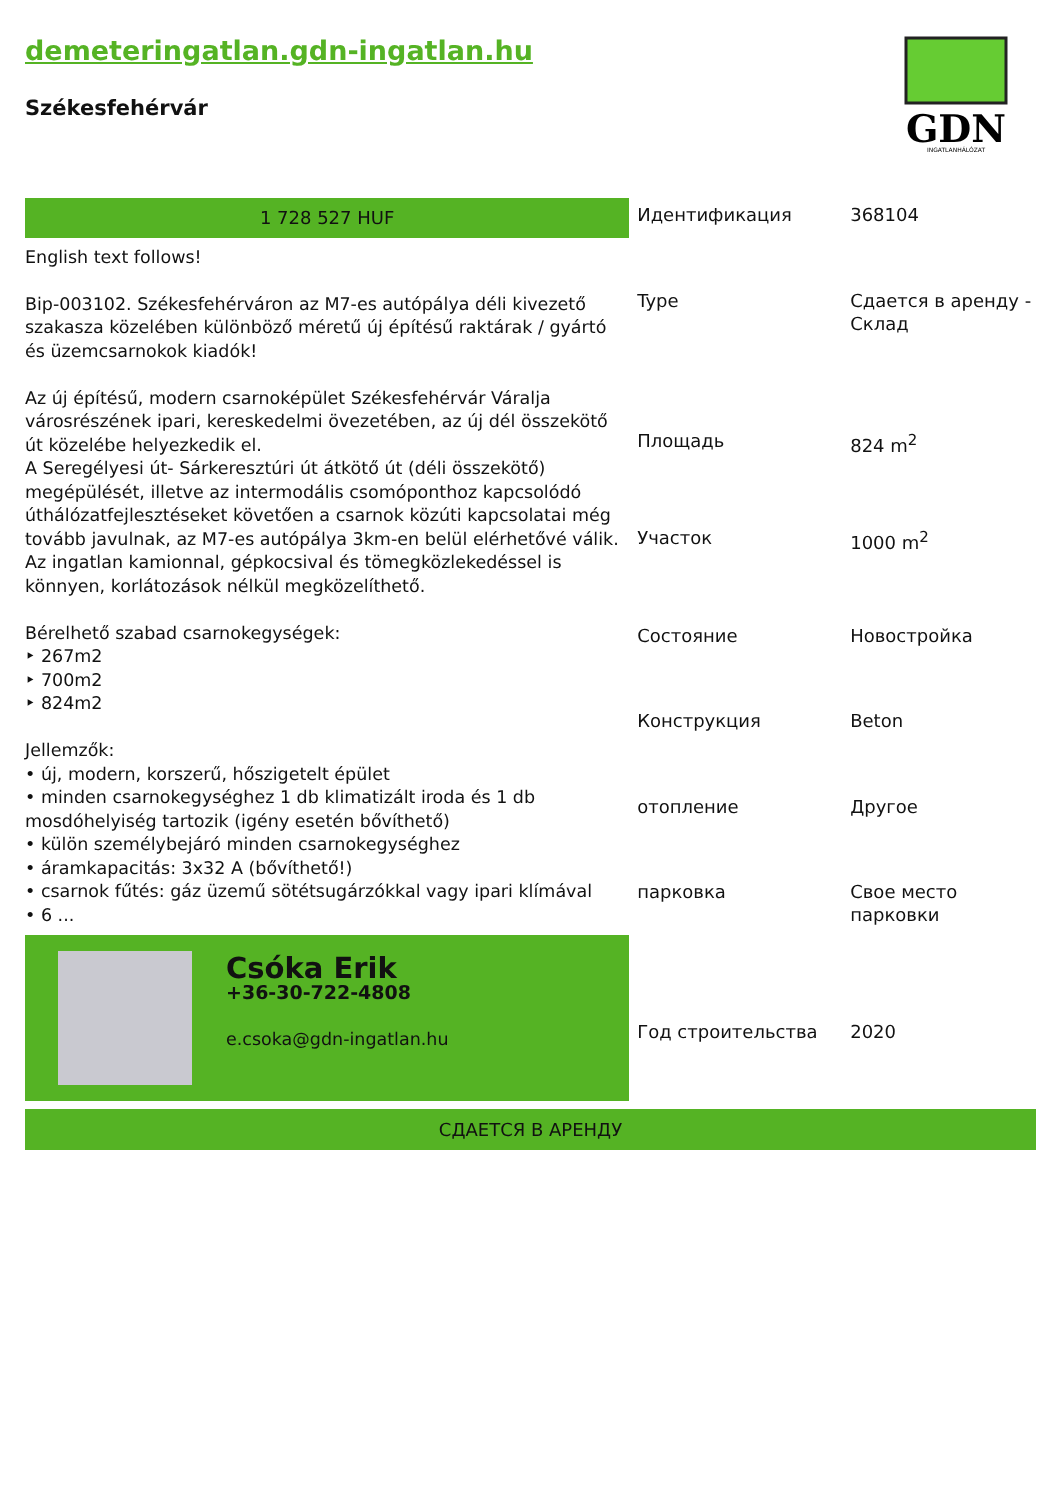demeteringatlan.gdn-ingatlan.hu
Székesfehérvár
GDN
INGATLANHÁLÓZAT
1 728 527 HUF
English text follows!
Bip-003102. Székesfehérváron az M7-es autópálya déli kivezető szakasza közelében különböző méretű új építésű raktárak / gyártó és üzemcsarnokok kiadók!
Az új építésű, modern csarnoképület Székesfehérvár Váralja városrészének ipari, kereskedelmi övezetében, az új dél összekötő út közelébe helyezkedik el.
A Seregélyesi út- Sárkeresztúri út átkötő út (déli összekötő) megépülését, illetve az intermodális csomóponthoz kapcsolódó úthálózatfejlesztéseket követően a csarnok közúti kapcsolatai még tovább javulnak, az M7-es autópálya 3km-en belül elérhetővé válik.
Az ingatlan kamionnal, gépkocsival és tömegközlekedéssel is könnyen, korlátozások nélkül megközelíthető.
Bérelhető szabad csarnokegységek:
‣ 267m2
‣ 700m2
‣ 824m2
Jellemzők:
• új, modern, korszerű, hőszigetelt épület
• minden csarnokegységhez 1 db klimatizált iroda és 1 db mosdóhelyiség tartozik (igény esetén bővíthető)
• külön személybejáró minden csarnokegységhez
• áramkapacitás: 3x32 A (bővíthető!)
• csarnok fűtés: gáz üzemű sötétsugárzókkal vagy ipari klímával
• 6 ...
Csóka Erik
+36-30-722-4808
e.csoka@gdn-ingatlan.hu
| Идентификация | 368104 |
| Type | Сдается в аренду - Склад |
| Площадь | 824 m<sup>2</sup> |
| Участок | 1000 m<sup>2</sup> |
| Состояние | Новостройка |
| Конструкция | Beton |
| отопление | Другое |
| парковка | Свое место парковки |
| Год строительства | 2020 |
СДАЕТСЯ В АРЕНДУ